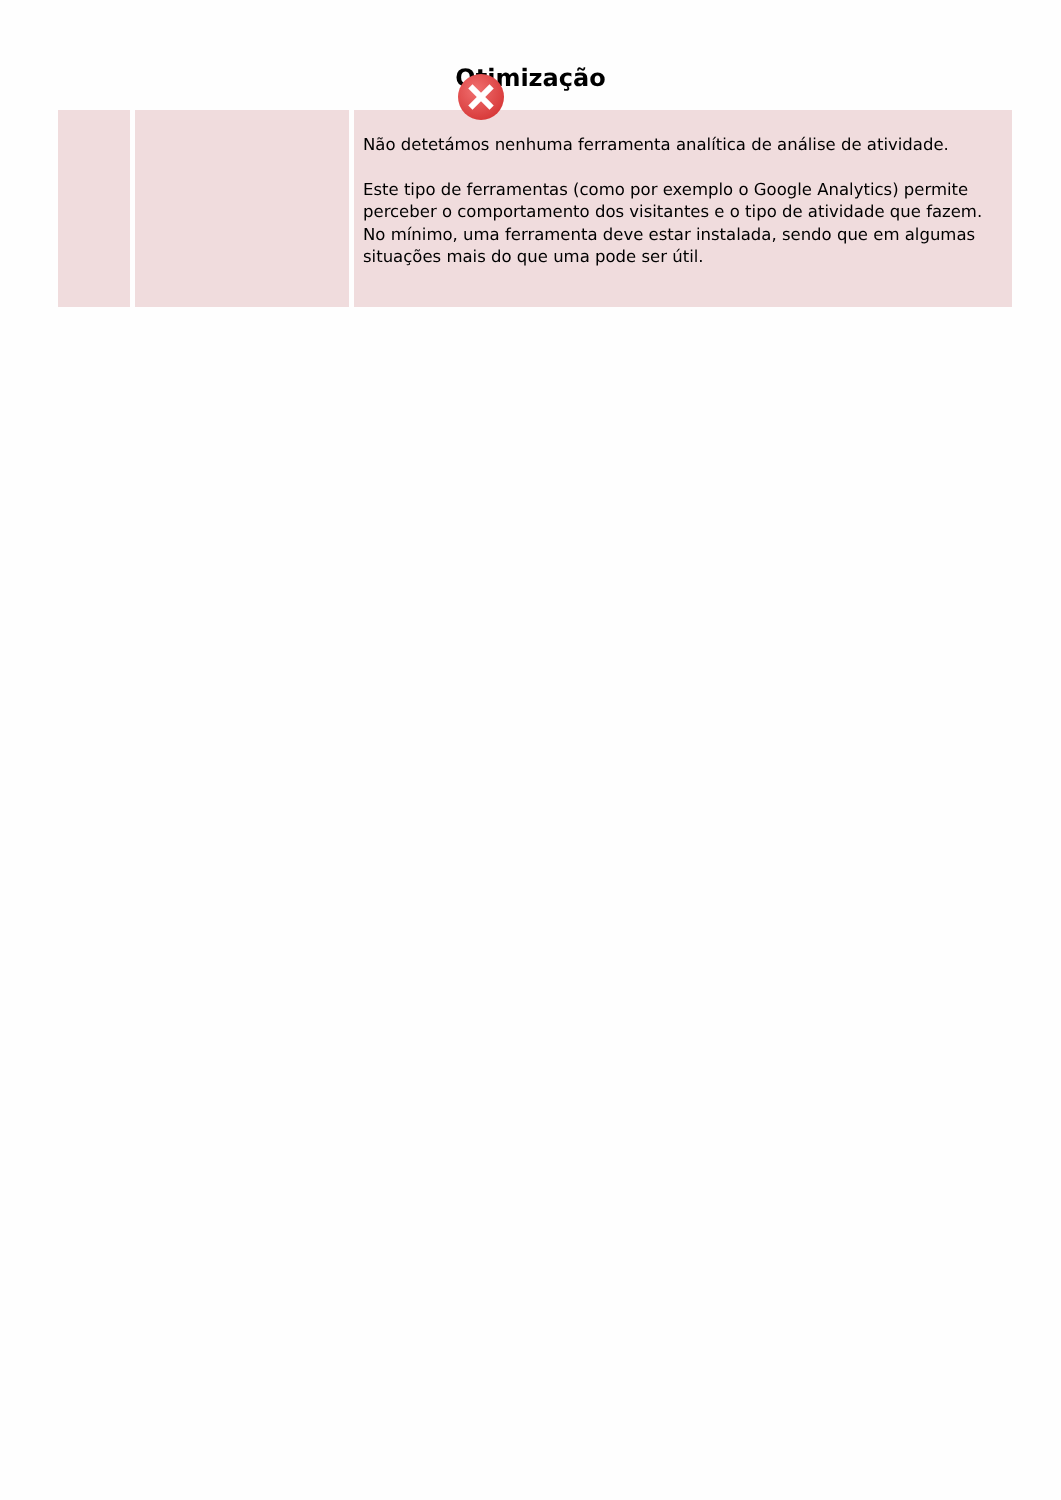Otimização
| | | Não detetámos nenhuma ferramenta analítica de análise de atividade. Este tipo de ferramentas (como por exemplo o Google Analytics) permite perceber o comportamento dos visitantes e o tipo de atividade que fazem. No mínimo, uma ferramenta deve estar instalada, sendo que em algumas situações mais do que uma pode ser útil. |